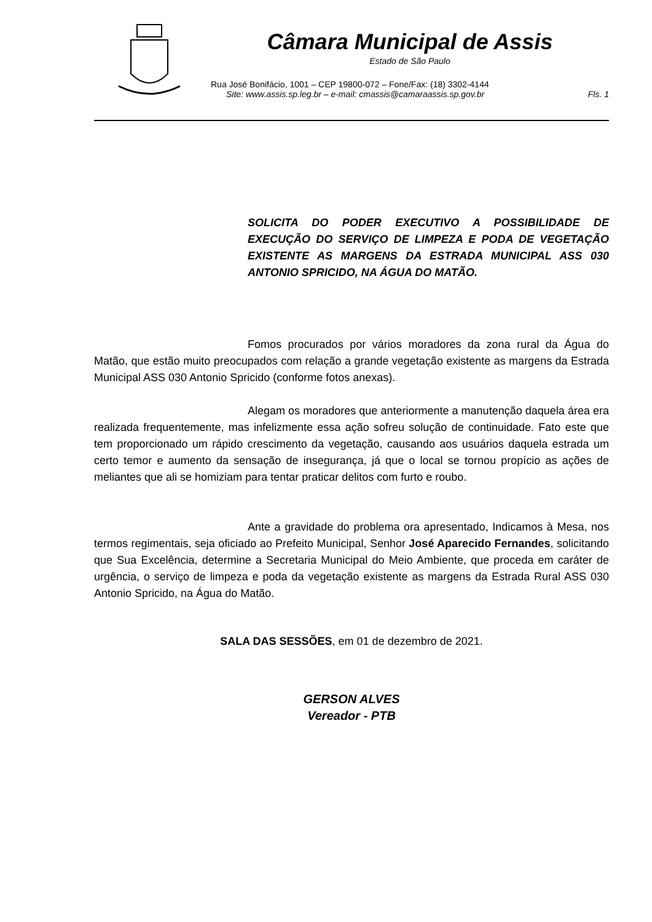Câmara Municipal de Assis
Estado de São Paulo
Rua José Bonifácio, 1001 – CEP 19800-072 – Fone/Fax: (18) 3302-4144
Site: www.assis.sp.leg.br – e-mail: cmassis@camaraassis.sp.gov.br Fls. 1
SOLICITA DO PODER EXECUTIVO A POSSIBILIDADE DE EXECUÇÃO DO SERVIÇO DE LIMPEZA E PODA DE VEGETAÇÃO EXISTENTE AS MARGENS DA ESTRADA MUNICIPAL ASS 030 ANTONIO SPRICIDO, NA ÁGUA DO MATÃO.
Fomos procurados por vários moradores da zona rural da Água do Matão, que estão muito preocupados com relação a grande vegetação existente as margens da Estrada Municipal ASS 030 Antonio Spricido (conforme fotos anexas).
Alegam os moradores que anteriormente a manutenção daquela área era realizada frequentemente, mas infelizmente essa ação sofreu solução de continuidade. Fato este que tem proporcionado um rápido crescimento da vegetação, causando aos usuários daquela estrada um certo temor e aumento da sensação de insegurança, já que o local se tornou propício as ações de meliantes que ali se homiziam para tentar praticar delitos com furto e roubo.
Ante a gravidade do problema ora apresentado, Indicamos à Mesa, nos termos regimentais, seja oficiado ao Prefeito Municipal, Senhor José Aparecido Fernandes, solicitando que Sua Excelência, determine a Secretaria Municipal do Meio Ambiente, que proceda em caráter de urgência, o serviço de limpeza e poda da vegetação existente as margens da Estrada Rural ASS 030 Antonio Spricido, na Água do Matão.
SALA DAS SESSÕES, em 01 de dezembro de 2021.
GERSON ALVES
Vereador - PTB